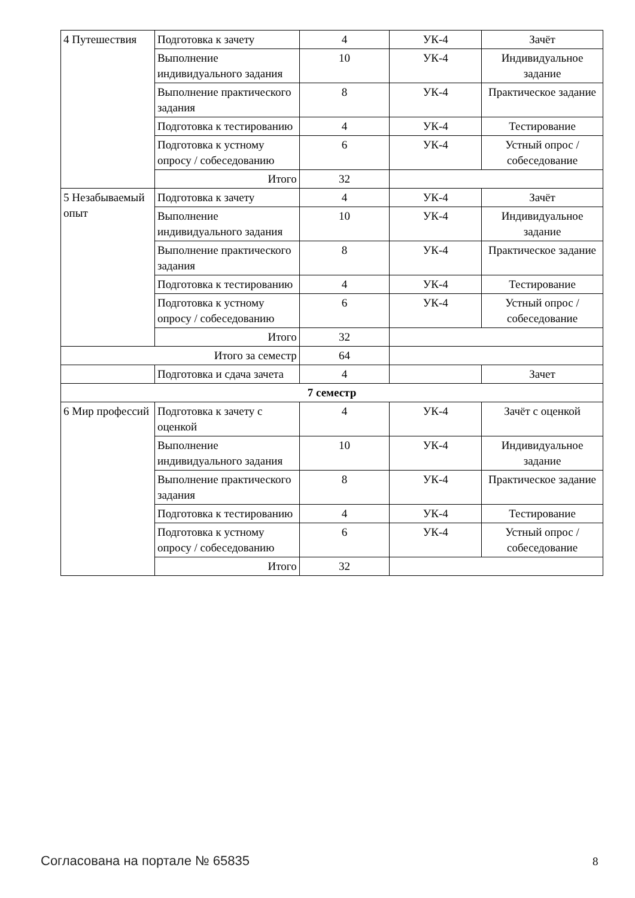| 4 Путешествия | Подготовка к зачету | 4 | УК-4 | Зачёт |
| | Выполнение индивидуального задания | 10 | УК-4 | Индивидуальное задание |
| | Выполнение практического задания | 8 | УК-4 | Практическое задание |
| | Подготовка к тестированию | 4 | УК-4 | Тестирование |
| | Подготовка к устному опросу / собеседованию | 6 | УК-4 | Устный опрос / собеседование |
| | Итого | 32 | | |
| 5 Незабываемый опыт | Подготовка к зачету | 4 | УК-4 | Зачёт |
| | Выполнение индивидуального задания | 10 | УК-4 | Индивидуальное задание |
| | Выполнение практического задания | 8 | УК-4 | Практическое задание |
| | Подготовка к тестированию | 4 | УК-4 | Тестирование |
| | Подготовка к устному опросу / собеседованию | 6 | УК-4 | Устный опрос / собеседование |
| | Итого | 32 | | |
| Итого за семестр | | 64 | | |
| | Подготовка и сдача зачета | 4 | | Зачет |
| 7 семестр | | | | |
| 6 Мир профессий | Подготовка к зачету с оценкой | 4 | УК-4 | Зачёт с оценкой |
| | Выполнение индивидуального задания | 10 | УК-4 | Индивидуальное задание |
| | Выполнение практического задания | 8 | УК-4 | Практическое задание |
| | Подготовка к тестированию | 4 | УК-4 | Тестирование |
| | Подготовка к устному опросу / собеседованию | 6 | УК-4 | Устный опрос / собеседование |
| | Итого | 32 | | |
Согласована на портале № 65835 8